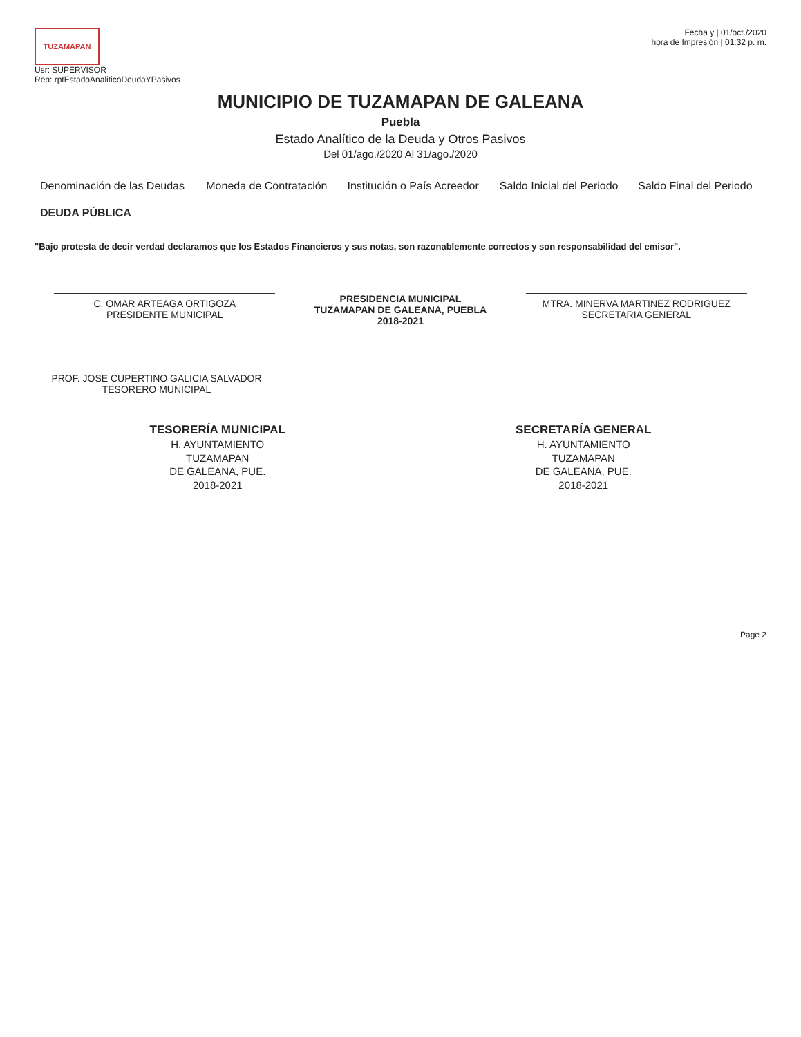TUZAMAPAN
Usr: SUPERVISOR
Rep: rptEstadoAnaliticoDeudaYPasivos
Fecha y | 01/oct./2020
hora de Impresión | 01:32 p. m.
MUNICIPIO DE TUZAMAPAN DE GALEANA
Puebla
Estado Analítico de la Deuda y Otros Pasivos
Del 01/ago./2020 Al 31/ago./2020
| Denominación de las Deudas | Moneda de Contratación | Institución o País Acreedor | Saldo Inicial del Periodo | Saldo Final del Periodo |
| --- | --- | --- | --- | --- |
| DEUDA PÚBLICA | | | | |
"Bajo protesta de decir verdad declaramos que los Estados Financieros y sus notas, son razonablemente correctos y son responsabilidad del emisor".
C. OMAR ARTEAGA ORTIGOZA
PRESIDENTE MUNICIPAL
PRESIDENCIA MUNICIPAL
TUZAMAPAN DE GALEANA, PUEBLA
2018-2021
MTRA. MINERVA MARTINEZ RODRIGUEZ
SECRETARIA GENERAL
PROF. JOSE CUPERTINO GALICIA SALVADOR
TESORERO MUNICIPAL
TESORERÍA MUNICIPAL
H. AYUNTAMIENTO
TUZAMAPAN
DE GALEANA, PUE.
2018-2021
SECRETARÍA GENERAL
H. AYUNTAMIENTO
TUZAMAPAN
DE GALEANA, PUE.
2018-2021
Page 2